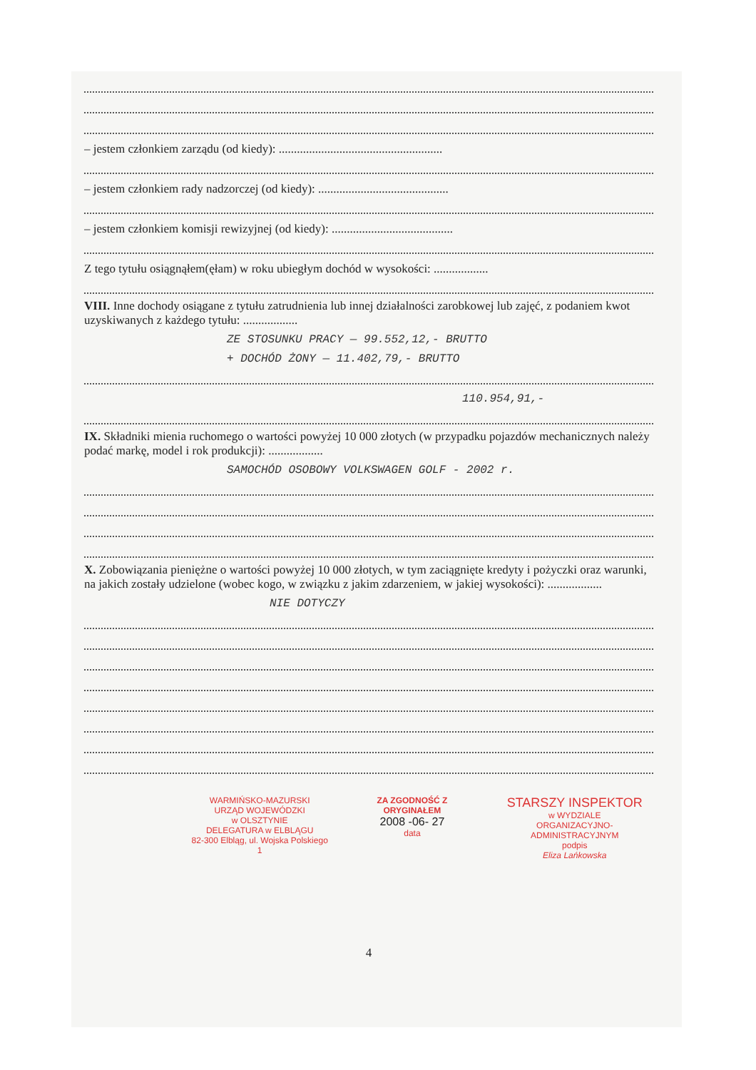– jestem członkiem zarządu (od kiedy): ......................................................
– jestem członkiem rady nadzorczej (od kiedy): ...........................................
– jestem członkiem komisji rewizyjnej (od kiedy): ........................................
Z tego tytułu osiągnąłem(ęłam) w roku ubiegłym dochód w wysokości: ..................
VIII. Inne dochody osiągane z tytułu zatrudnienia lub innej działalności zarobkowej lub zajęć, z podaniem kwot uzyskiwanych z każdego tytułu: ..................
ZE STOSUNKU PRACY — 99.552,12,- BRUTTO
+ DOCHÓD ŻONY — 11.402,79,- BRUTTO
110.954,91,-
IX. Składniki mienia ruchomego o wartości powyżej 10 000 złotych (w przypadku pojazdów mechanicznych należy podać markę, model i rok produkcji): ..................
SAMOCHÓD OSOBOWY VOLKSWAGEN GOLF - 2002 r.
X. Zobowiązania pieniężne o wartości powyżej 10 000 złotych, w tym zaciągnięte kredyty i pożyczki oraz warunki, na jakich zostały udzielone (wobec kogo, w związku z jakim zdarzeniem, w jakiej wysokości): ..................
NIE DOTYCZY
WARMIŃSKO-MAZURSKI
URZĄD WOJEWÓDZKI
w OLSZTYNIE
DELEGATURA w ELBLĄGU
82-300 Elbląg, ul. Wojska Polskiego 1
ZA ZGODNOŚĆ Z ORYGINAŁEM
2008 -06- 27
data
STARSZY INSPEKTOR
w WYDZIALE
ORGANIZACYJNO-ADMINISTRACYJNYM
podpis
Eliza Lańkowska
4